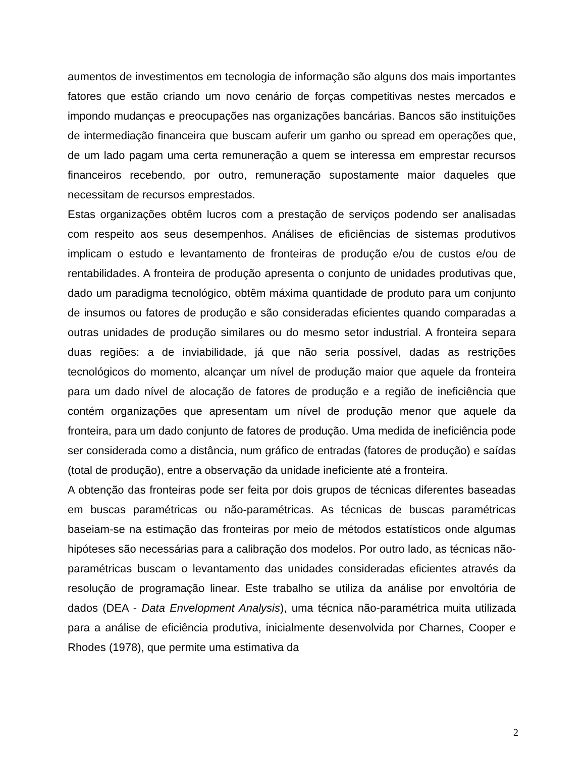aumentos de investimentos em tecnologia de informação são alguns dos mais importantes fatores que estão criando um novo cenário de forças competitivas nestes mercados e impondo mudanças e preocupações nas organizações bancárias. Bancos são instituições de intermediação financeira que buscam auferir um ganho ou spread em operações que, de um lado pagam uma certa remuneração a quem se interessa em emprestar recursos financeiros recebendo, por outro, remuneração supostamente maior daqueles que necessitam de recursos emprestados.
Estas organizações obtêm lucros com a prestação de serviços podendo ser analisadas com respeito aos seus desempenhos. Análises de eficiências de sistemas produtivos implicam o estudo e levantamento de fronteiras de produção e/ou de custos e/ou de rentabilidades. A fronteira de produção apresenta o conjunto de unidades produtivas que, dado um paradigma tecnológico, obtêm máxima quantidade de produto para um conjunto de insumos ou fatores de produção e são consideradas eficientes quando comparadas a outras unidades de produção similares ou do mesmo setor industrial. A fronteira separa duas regiões: a de inviabilidade, já que não seria possível, dadas as restrições tecnológicos do momento, alcançar um nível de produção maior que aquele da fronteira para um dado nível de alocação de fatores de produção e a região de ineficiência que contém organizações que apresentam um nível de produção menor que aquele da fronteira, para um dado conjunto de fatores de produção. Uma medida de ineficiência pode ser considerada como a distância, num gráfico de entradas (fatores de produção) e saídas (total de produção), entre a observação da unidade ineficiente até a fronteira.
A obtenção das fronteiras pode ser feita por dois grupos de técnicas diferentes baseadas em buscas paramétricas ou não-paramétricas. As técnicas de buscas paramétricas baseiam-se na estimação das fronteiras por meio de métodos estatísticos onde algumas hipóteses são necessárias para a calibração dos modelos. Por outro lado, as técnicas não-paramétricas buscam o levantamento das unidades consideradas eficientes através da resolução de programação linear. Este trabalho se utiliza da análise por envoltória de dados (DEA - Data Envelopment Analysis), uma técnica não-paramétrica muita utilizada para a análise de eficiência produtiva, inicialmente desenvolvida por Charnes, Cooper e Rhodes (1978), que permite uma estimativa da
2